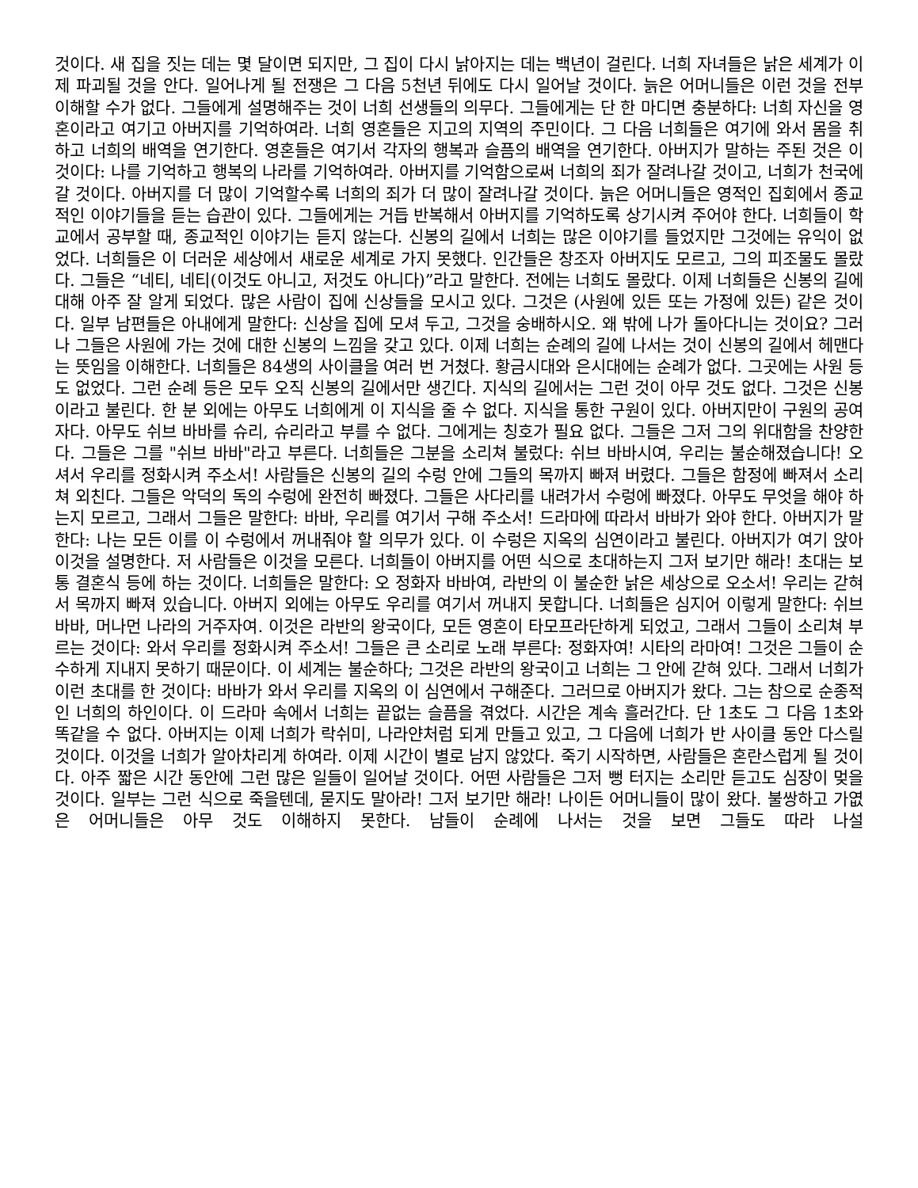것이다. 새 집을 짓는 데는 몇 달이면 되지만, 그 집이 다시 낡아지는 데는 백년이 걸린다. 너희 자녀들은 낡은 세계가 이제 파괴될 것을 안다. 일어나게 될 전쟁은 그 다음 5천년 뒤에도 다시 일어날 것이다. 늙은 어머니들은 이런 것을 전부 이해할 수가 없다. 그들에게 설명해주는 것이 너희 선생들의 의무다. 그들에게는 단 한 마디면 충분하다: 너희 자신을 영혼이라고 여기고 아버지를 기억하여라. 너희 영혼들은 지고의 지역의 주민이다. 그 다음 너희들은 여기에 와서 몸을 취하고 너희의 배역을 연기한다. 영혼들은 여기서 각자의 행복과 슬픔의 배역을 연기한다. 아버지가 말하는 주된 것은 이것이다: 나를 기억하고 행복의 나라를 기억하여라. 아버지를 기억함으로써 너희의 죄가 잘려나갈 것이고, 너희가 천국에 갈 것이다. 아버지를 더 많이 기억할수록 너희의 죄가 더 많이 잘려나갈 것이다. 늙은 어머니들은 영적인 집회에서 종교적인 이야기들을 듣는 습관이 있다. 그들에게는 거듭 반복해서 아버지를 기억하도록 상기시켜 주어야 한다. 너희들이 학교에서 공부할 때, 종교적인 이야기는 듣지 않는다. 신봉의 길에서 너희는 많은 이야기를 들었지만 그것에는 유익이 없었다. 너희들은 이 더러운 세상에서 새로운 세계로 가지 못했다. 인간들은 창조자 아버지도 모르고, 그의 피조물도 몰랐다. 그들은 “네티, 네티(이것도 아니고, 저것도 아니다)”라고 말한다. 전에는 너희도 몰랐다. 이제 너희들은 신봉의 길에 대해 아주 잘 알게 되었다. 많은 사람이 집에 신상들을 모시고 있다. 그것은 (사원에 있든 또는 가정에 있든) 같은 것이다. 일부 남편들은 아내에게 말한다: 신상을 집에 모셔 두고, 그것을 숭배하시오. 왜 밖에 나가 돌아다니는 것이요? 그러나 그들은 사원에 가는 것에 대한 신봉의 느낌을 갖고 있다. 이제 너희는 순례의 길에 나서는 것이 신봉의 길에서 헤맨다는 뜻임을 이해한다. 너희들은 84생의 사이클을 여러 번 거쳤다. 황금시대와 은시대에는 순례가 없다. 그곳에는 사원 등도 없었다. 그런 순례 등은 모두 오직 신봉의 길에서만 생긴다. 지식의 길에서는 그런 것이 아무 것도 없다. 그것은 신봉이라고 불린다. 한 분 외에는 아무도 너희에게 이 지식을 줄 수 없다. 지식을 통한 구원이 있다. 아버지만이 구원의 공여자다. 아무도 쉬브 바바를 슈리, 슈리라고 부를 수 없다. 그에게는 칭호가 필요 없다. 그들은 그저 그의 위대함을 찬양한다. 그들은 그를 "쉬브 바바"라고 부른다. 너희들은 그분을 소리쳐 불렀다: 쉬브 바바시여, 우리는 불순해졌습니다! 오셔서 우리를 정화시켜 주소서! 사람들은 신봉의 길의 수렁 안에 그들의 목까지 빠져 버렸다. 그들은 함정에 빠져서 소리쳐 외친다. 그들은 악덕의 독의 수렁에 완전히 빠졌다. 그들은 사다리를 내려가서 수렁에 빠졌다. 아무도 무엇을 해야 하는지 모르고, 그래서 그들은 말한다: 바바, 우리를 여기서 구해 주소서! 드라마에 따라서 바바가 와야 한다. 아버지가 말한다: 나는 모든 이를 이 수렁에서 꺼내줘야 할 의무가 있다. 이 수렁은 지옥의 심연이라고 불린다. 아버지가 여기 앉아 이것을 설명한다. 저 사람들은 이것을 모른다. 너희들이 아버지를 어떤 식으로 초대하는지 그저 보기만 해라! 초대는 보통 결혼식 등에 하는 것이다. 너희들은 말한다: 오 정화자 바바여, 라반의 이 불순한 낡은 세상으로 오소서! 우리는 갇혀서 목까지 빠져 있습니다. 아버지 외에는 아무도 우리를 여기서 꺼내지 못합니다. 너희들은 심지어 이렇게 말한다: 쉬브 바바, 머나먼 나라의 거주자여. 이것은 라반의 왕국이다, 모든 영혼이 타모프라단하게 되었고, 그래서 그들이 소리쳐 부르는 것이다: 와서 우리를 정화시켜 주소서! 그들은 큰 소리로 노래 부른다: 정화자여! 시타의 라마여! 그것은 그들이 순수하게 지내지 못하기 때문이다. 이 세계는 불순하다; 그것은 라반의 왕국이고 너희는 그 안에 갇혀 있다. 그래서 너희가 이런 초대를 한 것이다: 바바가 와서 우리를 지옥의 이 심연에서 구해준다. 그러므로 아버지가 왔다. 그는 참으로 순종적인 너희의 하인이다. 이 드라마 속에서 너희는 끝없는 슬픔을 겪었다. 시간은 계속 흘러간다. 단 1초도 그 다음 1초와 똑같을 수 없다. 아버지는 이제 너희가 락쉬미, 나라얀처럼 되게 만들고 있고, 그 다음에 너희가 반 사이클 동안 다스릴 것이다. 이것을 너희가 알아차리게 하여라. 이제 시간이 별로 남지 않았다. 죽기 시작하면, 사람들은 혼란스럽게 될 것이다. 아주 짧은 시간 동안에 그런 많은 일들이 일어날 것이다. 어떤 사람들은 그저 뻥 터지는 소리만 듣고도 심장이 멎을 것이다. 일부는 그런 식으로 죽을텐데, 묻지도 말아라! 그저 보기만 해라! 나이든 어머니들이 많이 왔다. 불쌍하고 가엾은 어머니들은 아무 것도 이해하지 못한다. 남들이 순례에 나서는 것을 보면 그들도 따라 나설